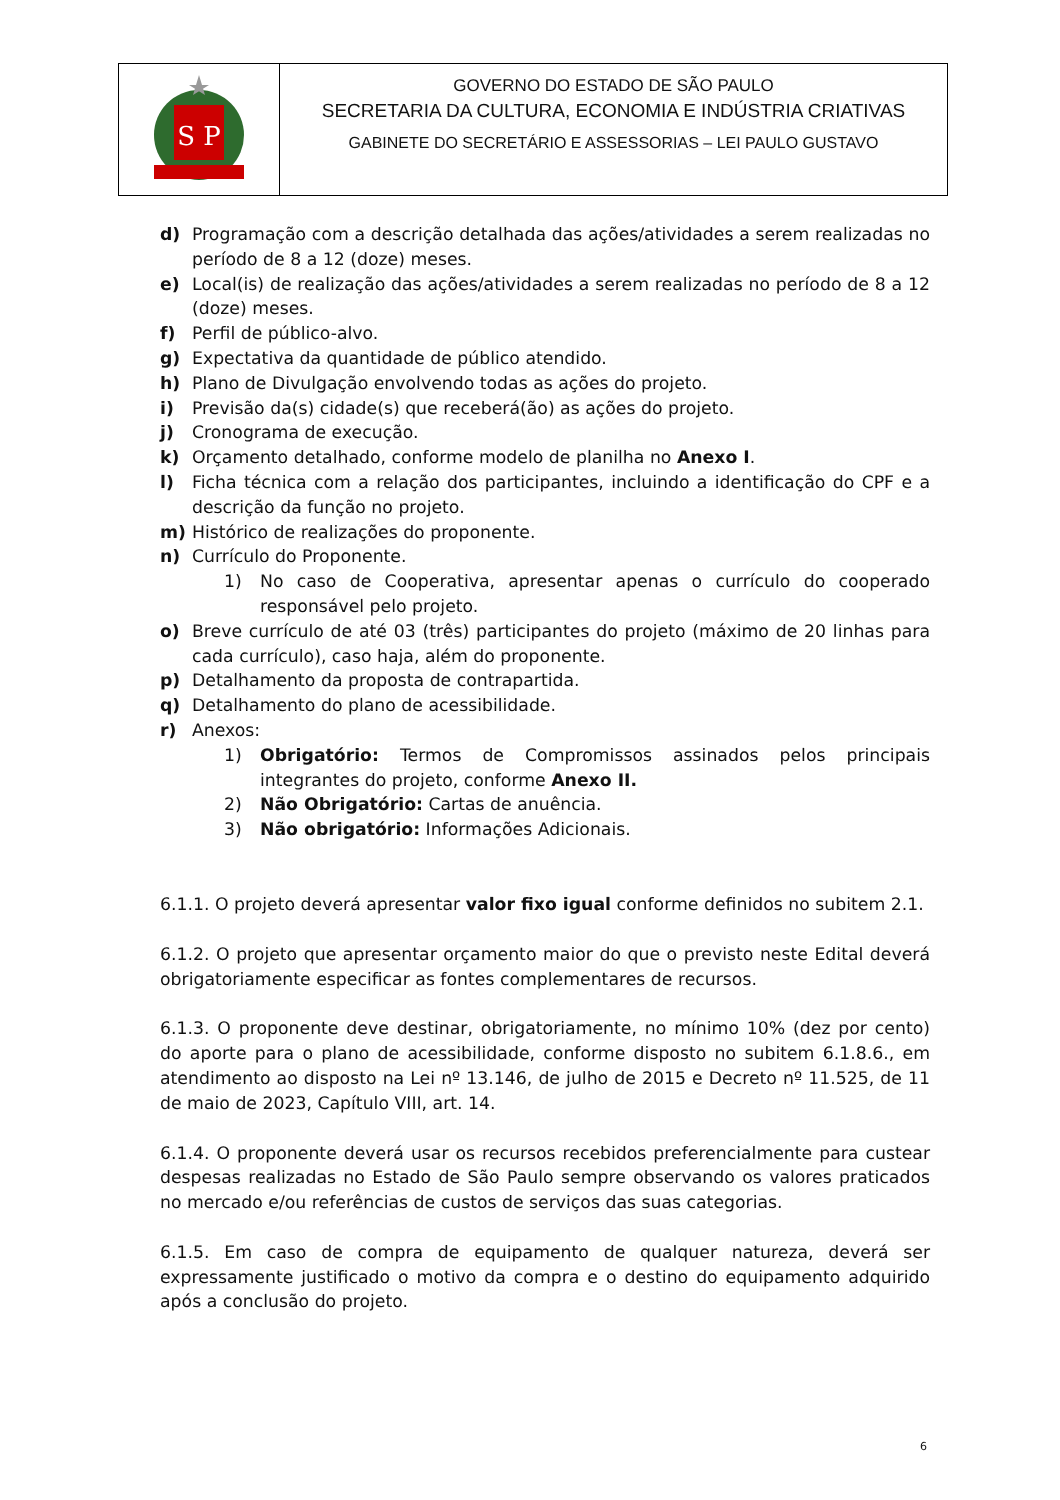S P
GOVERNO DO ESTADO DE SÃO PAULO
SECRETARIA DA CULTURA, ECONOMIA E INDÚSTRIA CRIATIVAS
GABINETE DO SECRETÁRIO E ASSESSORIAS – LEI PAULO GUSTAVO
d) Programação com a descrição detalhada das ações/atividades a serem realizadas no período de 8 a 12 (doze) meses.
e) Local(is) de realização das ações/atividades a serem realizadas no período de 8 a 12 (doze) meses.
f) Perfil de público-alvo.
g) Expectativa da quantidade de público atendido.
h) Plano de Divulgação envolvendo todas as ações do projeto.
i) Previsão da(s) cidade(s) que receberá(ão) as ações do projeto.
j) Cronograma de execução.
k) Orçamento detalhado, conforme modelo de planilha no Anexo I.
l) Ficha técnica com a relação dos participantes, incluindo a identificação do CPF e a descrição da função no projeto.
m) Histórico de realizações do proponente.
n) Currículo do Proponente.
1) No caso de Cooperativa, apresentar apenas o currículo do cooperado responsável pelo projeto.
o) Breve currículo de até 03 (três) participantes do projeto (máximo de 20 linhas para cada currículo), caso haja, além do proponente.
p) Detalhamento da proposta de contrapartida.
q) Detalhamento do plano de acessibilidade.
r) Anexos:
1) Obrigatório: Termos de Compromissos assinados pelos principais integrantes do projeto, conforme Anexo II.
2) Não Obrigatório: Cartas de anuência.
3) Não obrigatório: Informações Adicionais.
6.1.1. O projeto deverá apresentar valor fixo igual conforme definidos no subitem 2.1.
6.1.2. O projeto que apresentar orçamento maior do que o previsto neste Edital deverá obrigatoriamente especificar as fontes complementares de recursos.
6.1.3. O proponente deve destinar, obrigatoriamente, no mínimo 10% (dez por cento) do aporte para o plano de acessibilidade, conforme disposto no subitem 6.1.8.6., em atendimento ao disposto na Lei nº 13.146, de julho de 2015 e Decreto nº 11.525, de 11 de maio de 2023, Capítulo VIII, art. 14.
6.1.4. O proponente deverá usar os recursos recebidos preferencialmente para custear despesas realizadas no Estado de São Paulo sempre observando os valores praticados no mercado e/ou referências de custos de serviços das suas categorias.
6.1.5. Em caso de compra de equipamento de qualquer natureza, deverá ser expressamente justificado o motivo da compra e o destino do equipamento adquirido após a conclusão do projeto.
6